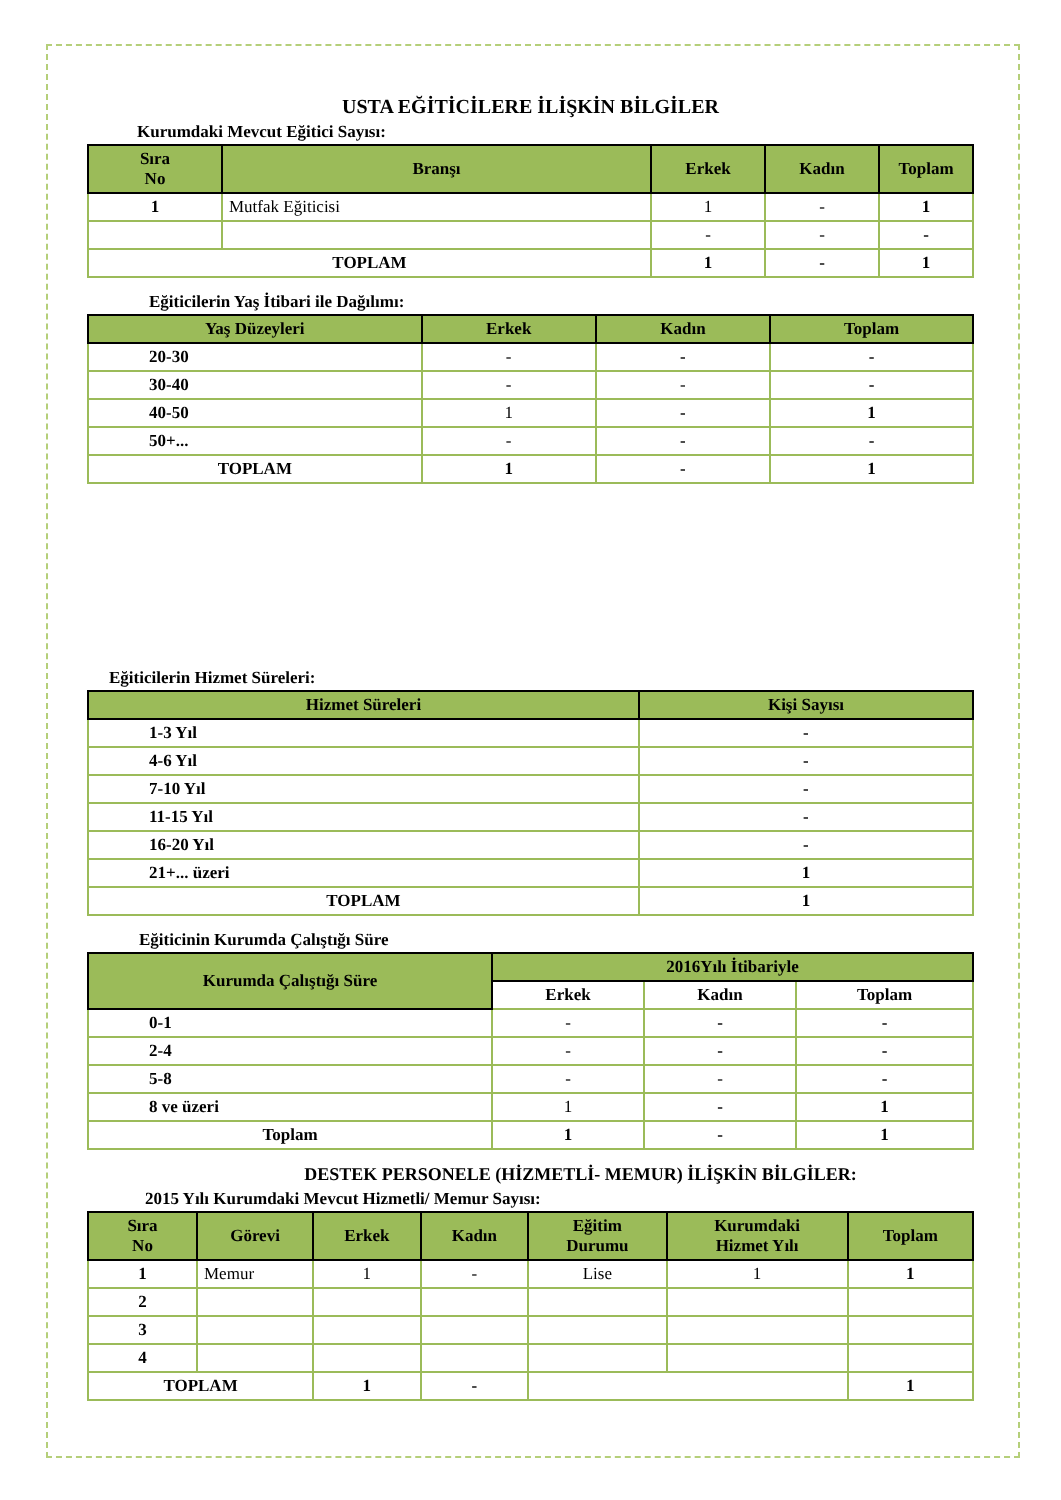USTA EĞİTİCİLERE İLİŞKİN BİLGİLER
Kurumdaki Mevcut Eğitici Sayısı:
| Sıra No | Branşı | Erkek | Kadın | Toplam |
| --- | --- | --- | --- | --- |
| 1 | Mutfak Eğiticisi | 1 | - | 1 |
| | | - | - | - |
| TOPLAM | | 1 | - | 1 |
Eğiticilerin Yaş İtibari ile Dağılımı:
| Yaş Düzeyleri | Erkek | Kadın | Toplam |
| --- | --- | --- | --- |
| 20-30 | - | - | - |
| 30-40 | - | - | - |
| 40-50 | 1 | - | 1 |
| 50+... | - | - | - |
| TOPLAM | 1 | - | 1 |
Eğiticilerin Hizmet Süreleri:
| Hizmet Süreleri | Kişi Sayısı |
| --- | --- |
| 1-3 Yıl | - |
| 4-6 Yıl | - |
| 7-10 Yıl | - |
| 11-15 Yıl | - |
| 16-20 Yıl | - |
| 21+... üzeri | 1 |
| TOPLAM | 1 |
Eğiticinin Kurumda Çalıştığı Süre
| Kurumda Çalıştığı Süre | 2016Yılı İtibariyle | | |
| --- | --- | --- | --- |
| | Erkek | Kadın | Toplam |
| 0-1 | - | - | - |
| 2-4 | - | - | - |
| 5-8 | - | - | - |
| 8 ve üzeri | 1 | - | 1 |
| Toplam | 1 | - | 1 |
DESTEK PERSONELE (HİZMETLİ- MEMUR) İLİŞKİN BİLGİLER:
2015 Yılı Kurumdaki Mevcut Hizmetli/ Memur Sayısı:
| Sıra No | Görevi | Erkek | Kadın | Eğitim Durumu | Kurumdaki Hizmet Yılı | Toplam |
| --- | --- | --- | --- | --- | --- | --- |
| 1 | Memur | 1 | - | Lise | 1 | 1 |
| 2 | | | | | | |
| 3 | | | | | | |
| 4 | | | | | | |
| TOPLAM | | 1 | - | | | 1 |